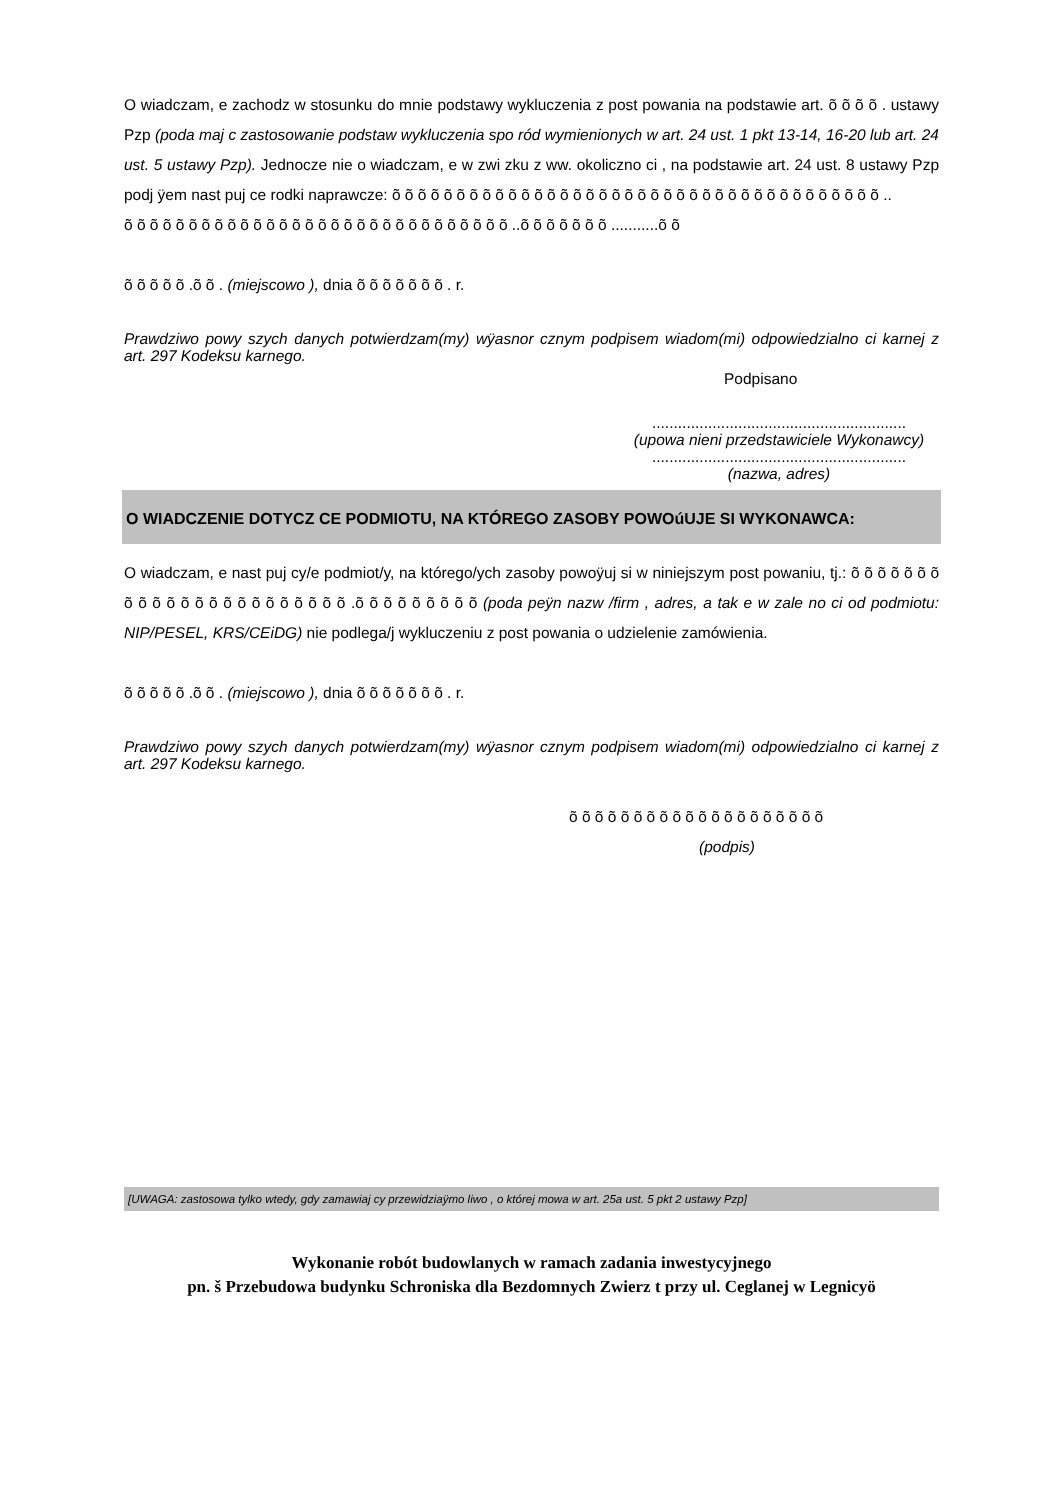O wiadczam, e zachodz w stosunku do mnie podstawy wykluczenia z post powania na podstawie art. õ õ õ õ . ustawy Pzp (poda maj c zastosowanie podstaw wykluczenia spo ród wymienionych w art. 24 ust. 1 pkt 13-14, 16-20 lub art. 24 ust. 5 ustawy Pzp). Jednocze nie o wiadczam, e w zwi zku z ww. okoliczno ci , na podstawie art. 24 ust. 8 ustawy Pzp podj ÿem nast puj ce rodki naprawcze: õ õ õ õ õ õ õ õ õ õ õ õ õ õ õ õ õ õ õ õ õ õ õ õ õ õ õ õ õ õ õ õ õ õ õ õ õ õ ..
õ õ õ õ õ õ õ õ õ õ õ õ õ õ õ õ õ õ õ õ õ õ õ õ õ õ õ õ õ õ ..õ õ õ õ õ õ õ ...........õ õ
õ õ õ õ õ .õ õ . (miejscowo ), dnia õ õ õ õ õ õ õ . r.
Prawdziwo powy szych danych potwierdzam(my) wÿasnor cznym podpisem wiadom(mi) odpowiedzialno ci karnej z art. 297 Kodeksu karnego.
Podpisano
...........................................................
(upowa nieni przedstawiciele Wykonawcy)
...........................................................
(nazwa, adres)
O WIADCZENIE DOTYCZ CE PODMIOTU, NA KTÓREGO ZASOBY POWOúUJE SI WYKONAWCA:
O wiadczam, e nast puj cy/e podmiot/y, na którego/ych zasoby powoÿuj si w niniejszym post powaniu, tj.: õ õ õ õ õ õ õ õ õ õ õ õ õ õ õ õ õ õ õ õ õ õ õ .õ õ õ õ õ õ õ õ õ (poda peÿn nazw /firm , adres, a tak e w zale no ci od podmiotu: NIP/PESEL, KRS/CEiDG) nie podlega/j wykluczeniu z post powania o udzielenie zamówienia.
õ õ õ õ õ .õ õ . (miejscowo ), dnia õ õ õ õ õ õ õ . r.
Prawdziwo powy szych danych potwierdzam(my) wÿasnor cznym podpisem wiadom(mi) odpowiedzialno ci karnej z art. 297 Kodeksu karnego.
õ õ õ õ õ õ õ õ õ õ õ õ õ õ õ õ õ õ õ õ
(podpis)
[UWAGA: zastosowa tylko wtedy, gdy zamawiaj cy przewidziaÿmo liwo , o której mowa w art. 25a ust. 5 pkt 2 ustawy Pzp]
Wykonanie robót budowlanych w ramach zadania inwestycyjnego
pn. š Przebudowa budynku Schroniska dla Bezdomnych Zwierz t przy ul. Ceglanej w Legnicyö